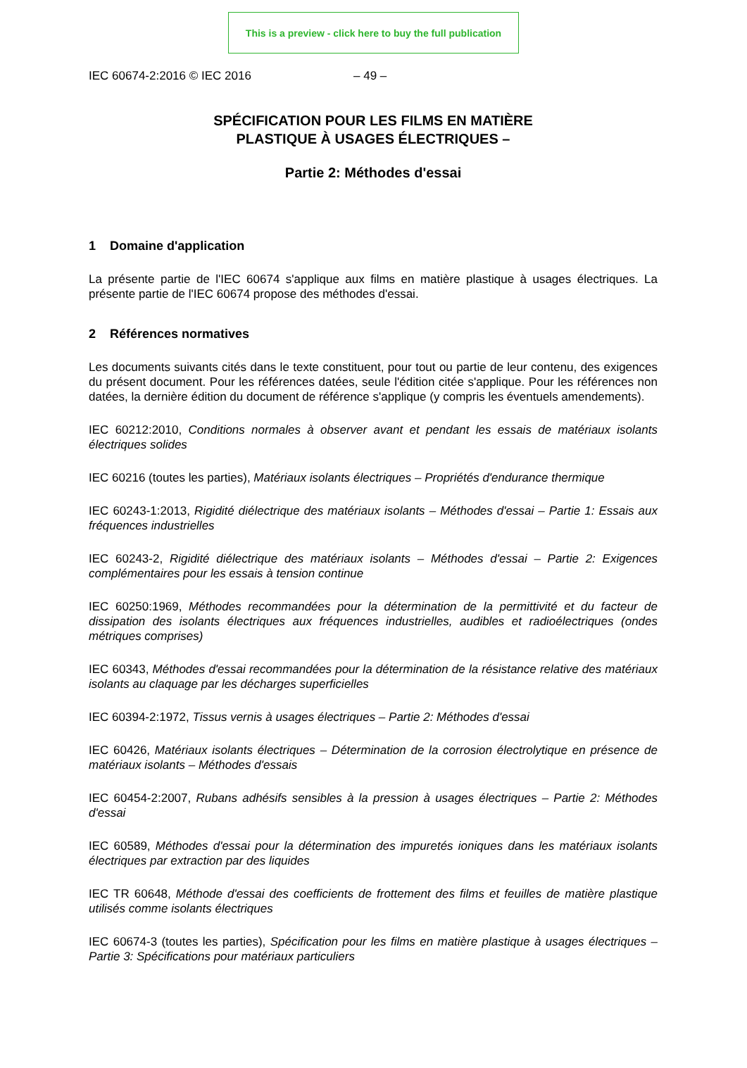This is a preview - click here to buy the full publication
IEC 60674-2:2016 © IEC 2016 – 49 –
SPÉCIFICATION POUR LES FILMS EN MATIÈRE
PLASTIQUE À USAGES ÉLECTRIQUES –
Partie 2: Méthodes d'essai
1 Domaine d'application
La présente partie de l'IEC 60674 s'applique aux films en matière plastique à usages électriques. La présente partie de l'IEC 60674 propose des méthodes d'essai.
2 Références normatives
Les documents suivants cités dans le texte constituent, pour tout ou partie de leur contenu, des exigences du présent document. Pour les références datées, seule l'édition citée s'applique. Pour les références non datées, la dernière édition du document de référence s'applique (y compris les éventuels amendements).
IEC 60212:2010, Conditions normales à observer avant et pendant les essais de matériaux isolants électriques solides
IEC 60216 (toutes les parties), Matériaux isolants électriques – Propriétés d'endurance thermique
IEC 60243-1:2013, Rigidité diélectrique des matériaux isolants – Méthodes d'essai – Partie 1: Essais aux fréquences industrielles
IEC 60243-2, Rigidité diélectrique des matériaux isolants – Méthodes d'essai – Partie 2: Exigences complémentaires pour les essais à tension continue
IEC 60250:1969, Méthodes recommandées pour la détermination de la permittivité et du facteur de dissipation des isolants électriques aux fréquences industrielles, audibles et radioélectriques (ondes métriques comprises)
IEC 60343, Méthodes d'essai recommandées pour la détermination de la résistance relative des matériaux isolants au claquage par les décharges superficielles
IEC 60394-2:1972, Tissus vernis à usages électriques – Partie 2: Méthodes d'essai
IEC 60426, Matériaux isolants électriques – Détermination de la corrosion électrolytique en présence de matériaux isolants – Méthodes d'essais
IEC 60454-2:2007, Rubans adhésifs sensibles à la pression à usages électriques – Partie 2: Méthodes d'essai
IEC 60589, Méthodes d'essai pour la détermination des impuretés ioniques dans les matériaux isolants électriques par extraction par des liquides
IEC TR 60648, Méthode d'essai des coefficients de frottement des films et feuilles de matière plastique utilisés comme isolants électriques
IEC 60674-3 (toutes les parties), Spécification pour les films en matière plastique à usages électriques – Partie 3: Spécifications pour matériaux particuliers